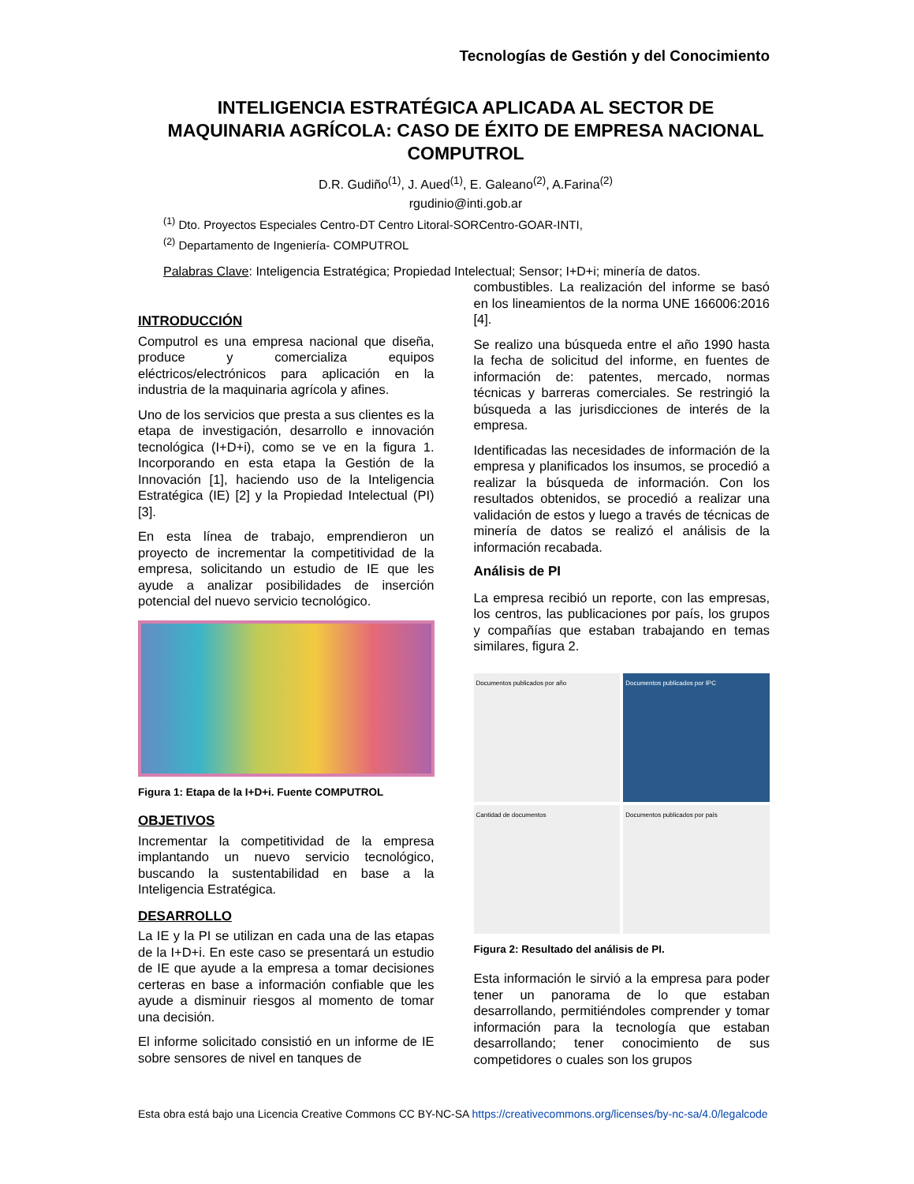Tecnologías de Gestión y del Conocimiento
INTELIGENCIA ESTRATÉGICA APLICADA AL SECTOR DE MAQUINARIA AGRÍCOLA: CASO DE ÉXITO DE EMPRESA NACIONAL COMPUTROL
D.R. Gudiño<sup>(1)</sup>, J. Aued<sup>(1)</sup>, E. Galeano<sup>(2)</sup>, A.Farina<sup>(2)</sup>
rgudinio@inti.gob.ar
<sup>(1)</sup> Dto. Proyectos Especiales Centro-DT Centro Litoral-SORCentro-GOAR-INTI,
<sup>(2)</sup> Departamento de Ingeniería- COMPUTROL
Palabras Clave: Inteligencia Estratégica; Propiedad Intelectual; Sensor; I+D+i; minería de datos.
INTRODUCCIÓN
Computrol es una empresa nacional que diseña, produce y comercializa equipos eléctricos/electrónicos para aplicación en la industria de la maquinaria agrícola y afines.
Uno de los servicios que presta a sus clientes es la etapa de investigación, desarrollo e innovación tecnológica (I+D+i), como se ve en la figura 1. Incorporando en esta etapa la Gestión de la Innovación [1], haciendo uso de la Inteligencia Estratégica (IE) [2] y la Propiedad Intelectual (PI) [3].
En esta línea de trabajo, emprendieron un proyecto de incrementar la competitividad de la empresa, solicitando un estudio de IE que les ayude a analizar posibilidades de inserción potencial del nuevo servicio tecnológico.
Figura 1: Etapa de la I+D+i. Fuente COMPUTROL
OBJETIVOS
Incrementar la competitividad de la empresa implantando un nuevo servicio tecnológico, buscando la sustentabilidad en base a la Inteligencia Estratégica.
DESARROLLO
La IE y la PI se utilizan en cada una de las etapas de la I+D+i. En este caso se presentará un estudio de IE que ayude a la empresa a tomar decisiones certeras en base a información confiable que les ayude a disminuir riesgos al momento de tomar una decisión.
El informe solicitado consistió en un informe de IE sobre sensores de nivel en tanques de
combustibles. La realización del informe se basó en los lineamientos de la norma UNE 166006:2016 [4].
Se realizo una búsqueda entre el año 1990 hasta la fecha de solicitud del informe, en fuentes de información de: patentes, mercado, normas técnicas y barreras comerciales. Se restringió la búsqueda a las jurisdicciones de interés de la empresa.
Identificadas las necesidades de información de la empresa y planificados los insumos, se procedió a realizar la búsqueda de información. Con los resultados obtenidos, se procedió a realizar una validación de estos y luego a través de técnicas de minería de datos se realizó el análisis de la información recabada.
Análisis de PI
La empresa recibió un reporte, con las empresas, los centros, las publicaciones por país, los grupos y compañías que estaban trabajando en temas similares, figura 2.
Documentos publicados por año
Documentos publicados por IPC
Cantidad de documentos
Documentos publicados por país
Figura 2: Resultado del análisis de PI.
Esta información le sirvió a la empresa para poder tener un panorama de lo que estaban desarrollando, permitiéndoles comprender y tomar información para la tecnología que estaban desarrollando; tener conocimiento de sus competidores o cuales son los grupos
Esta obra está bajo una Licencia Creative Commons CC BY-NC-SA https://creativecommons.org/licenses/by-nc-sa/4.0/legalcode